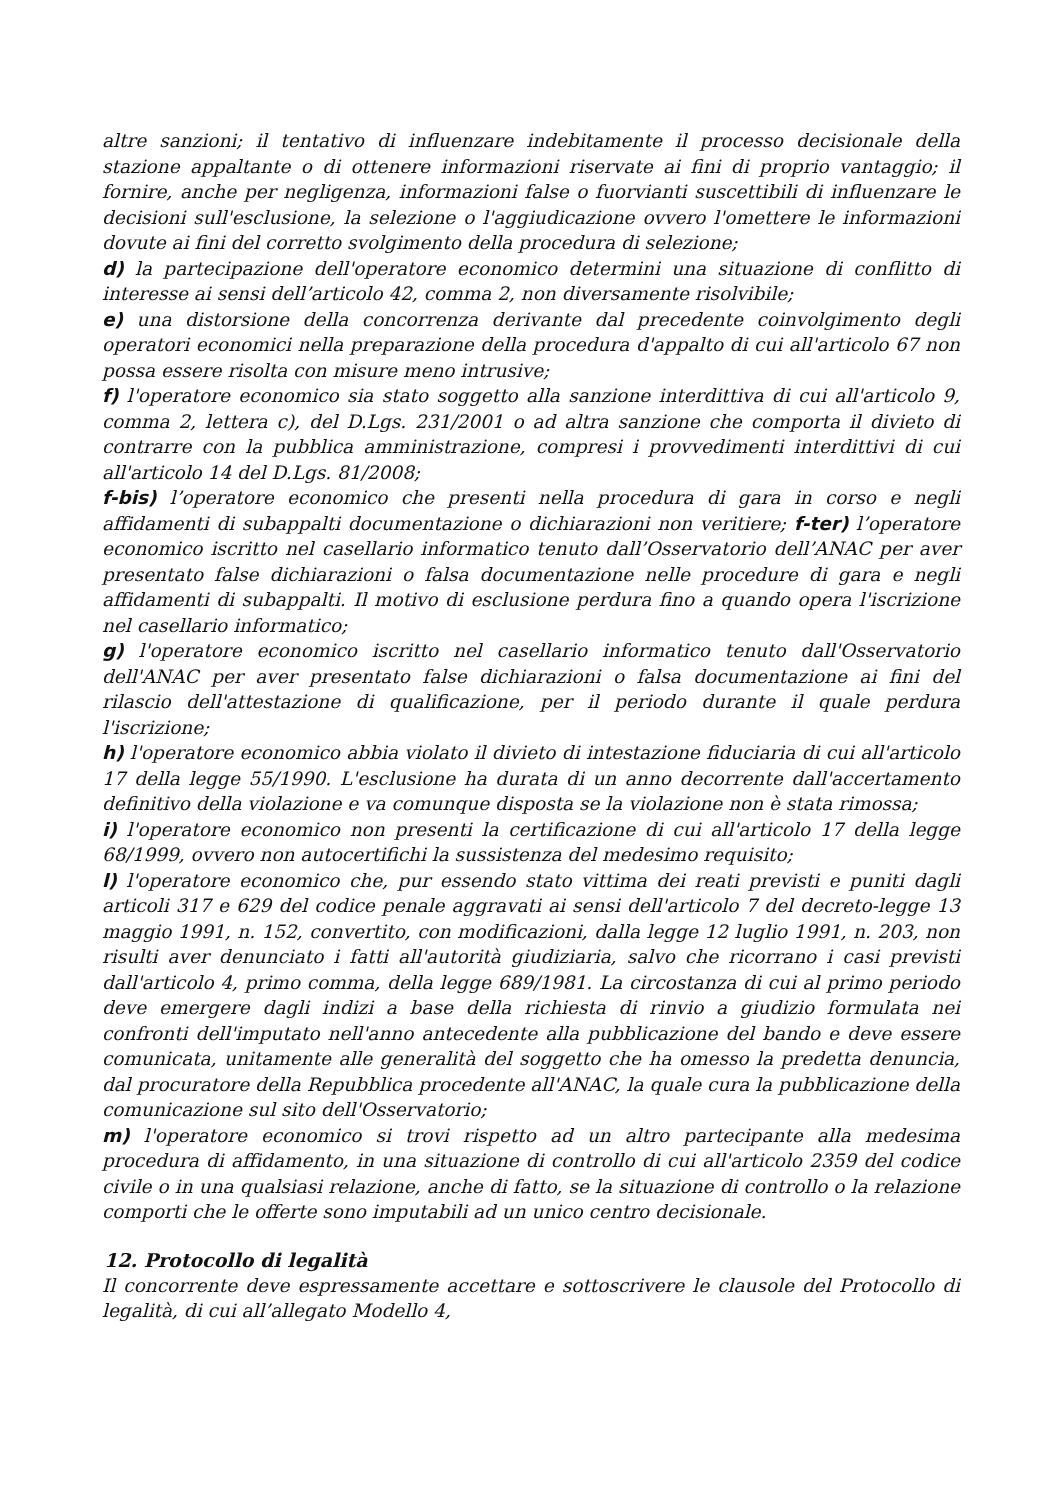altre sanzioni; il tentativo di influenzare indebitamente il processo decisionale della stazione appaltante o di ottenere informazioni riservate ai fini di proprio vantaggio; il fornire, anche per negligenza, informazioni false o fuorvianti suscettibili di influenzare le decisioni sull'esclusione, la selezione o l'aggiudicazione ovvero l'omettere le informazioni dovute ai fini del corretto svolgimento della procedura di selezione;
d) la partecipazione dell'operatore economico determini una situazione di conflitto di interesse ai sensi dell’articolo 42, comma 2, non diversamente risolvibile;
e) una distorsione della concorrenza derivante dal precedente coinvolgimento degli operatori economici nella preparazione della procedura d'appalto di cui all'articolo 67 non possa essere risolta con misure meno intrusive;
f) l'operatore economico sia stato soggetto alla sanzione interdittiva di cui all'articolo 9, comma 2, lettera c), del D.Lgs. 231/2001 o ad altra sanzione che comporta il divieto di contrarre con la pubblica amministrazione, compresi i provvedimenti interdittivi di cui all'articolo 14 del D.Lgs. 81/2008;
f-bis) l’operatore economico che presenti nella procedura di gara in corso e negli affidamenti di subappalti documentazione o dichiarazioni non veritiere; f-ter) l’operatore economico iscritto nel casellario informatico tenuto dall’Osservatorio dell’ANAC per aver presentato false dichiarazioni o falsa documentazione nelle procedure di gara e negli affidamenti di subappalti. Il motivo di esclusione perdura fino a quando opera l'iscrizione nel casellario informatico;
g) l'operatore economico iscritto nel casellario informatico tenuto dall'Osservatorio dell'ANAC per aver presentato false dichiarazioni o falsa documentazione ai fini del rilascio dell'attestazione di qualificazione, per il periodo durante il quale perdura l'iscrizione;
h) l'operatore economico abbia violato il divieto di intestazione fiduciaria di cui all'articolo 17 della legge 55/1990. L'esclusione ha durata di un anno decorrente dall'accertamento definitivo della violazione e va comunque disposta se la violazione non è stata rimossa;
i) l'operatore economico non presenti la certificazione di cui all'articolo 17 della legge 68/1999, ovvero non autocertifichi la sussistenza del medesimo requisito;
l) l'operatore economico che, pur essendo stato vittima dei reati previsti e puniti dagli articoli 317 e 629 del codice penale aggravati ai sensi dell'articolo 7 del decreto-legge 13 maggio 1991, n. 152, convertito, con modificazioni, dalla legge 12 luglio 1991, n. 203, non risulti aver denunciato i fatti all'autorità giudiziaria, salvo che ricorrano i casi previsti dall'articolo 4, primo comma, della legge 689/1981. La circostanza di cui al primo periodo deve emergere dagli indizi a base della richiesta di rinvio a giudizio formulata nei confronti dell'imputato nell'anno antecedente alla pubblicazione del bando e deve essere comunicata, unitamente alle generalità del soggetto che ha omesso la predetta denuncia, dal procuratore della Repubblica procedente all'ANAC, la quale cura la pubblicazione della comunicazione sul sito dell'Osservatorio;
m) l'operatore economico si trovi rispetto ad un altro partecipante alla medesima procedura di affidamento, in una situazione di controllo di cui all'articolo 2359 del codice civile o in una qualsiasi relazione, anche di fatto, se la situazione di controllo o la relazione comporti che le offerte sono imputabili ad un unico centro decisionale.
12. Protocollo di legalità
Il concorrente deve espressamente accettare e sottoscrivere le clausole del Protocollo di legalità, di cui all’allegato Modello 4,